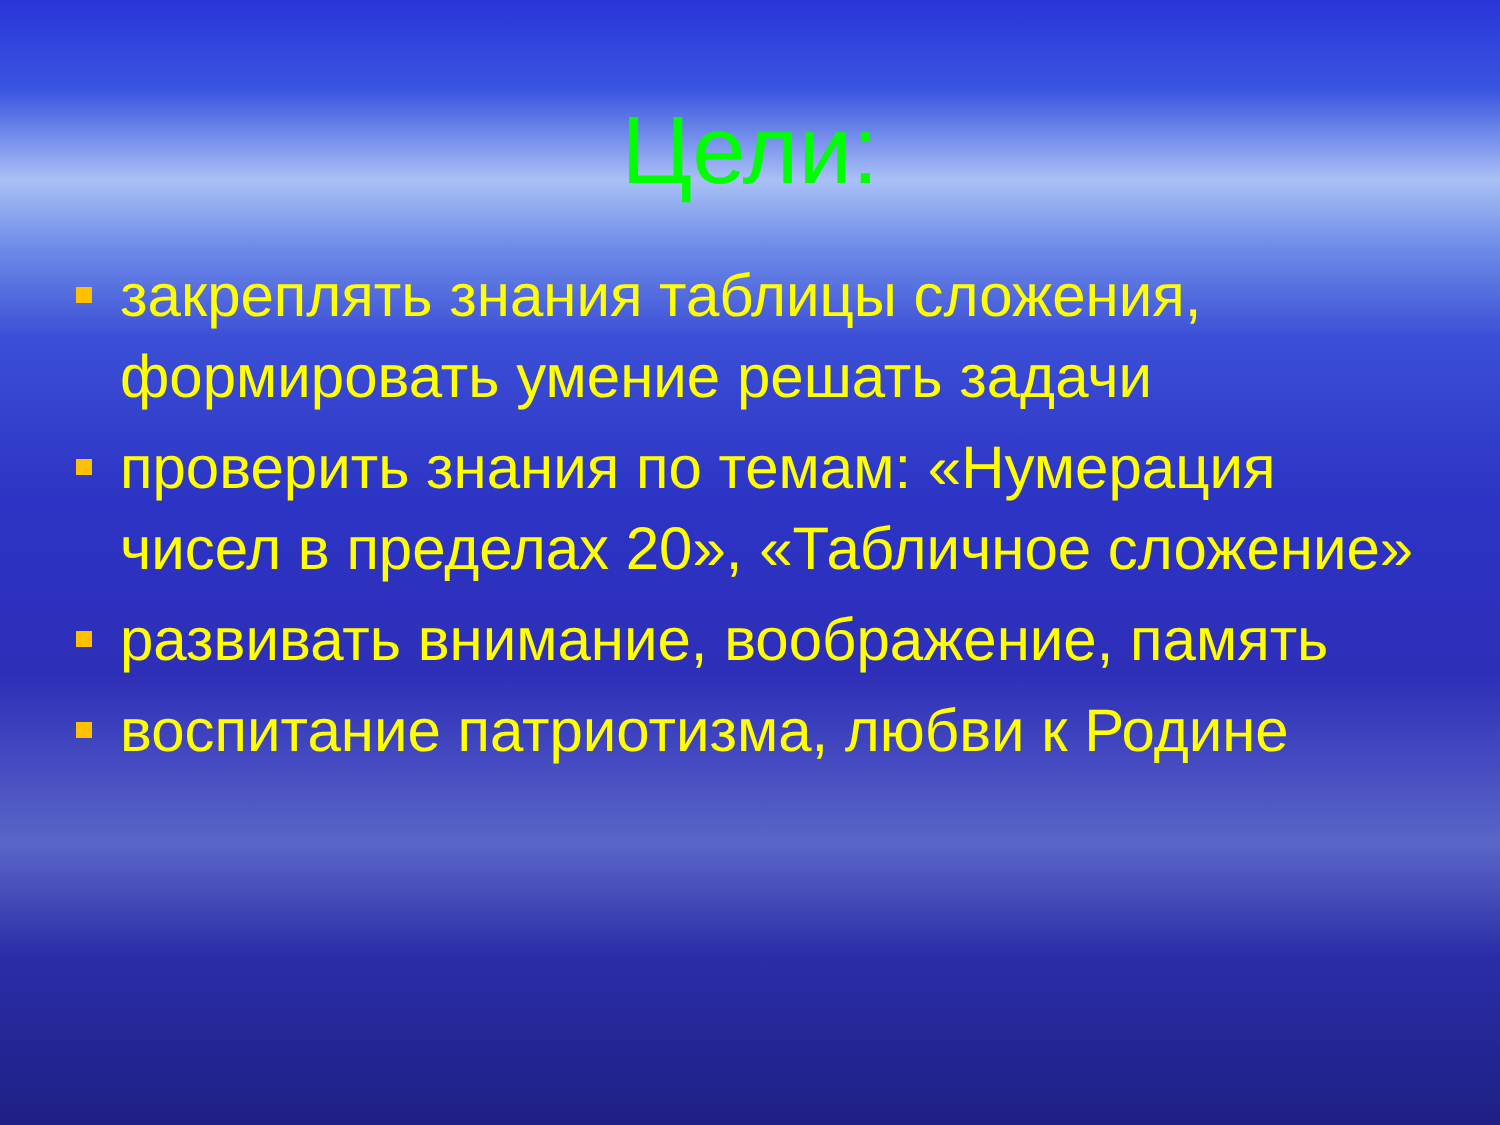Цели:
закреплять знания таблицы сложения, формировать умение решать задачи
проверить знания по темам: «Нумерация чисел в пределах 20», «Табличное сложение»
развивать внимание, воображение, память
воспитание патриотизма, любви к Родине